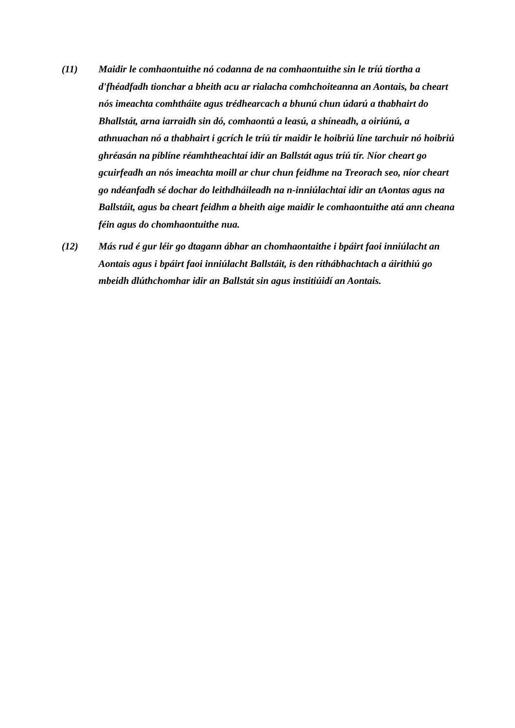(11) Maidir le comhaontuithe nó codanna de na comhaontuithe sin le tríú tíortha a d'fhéadfadh tionchar a bheith acu ar rialacha comhchoiteanna an Aontais, ba cheart nós imeachta comhtháite agus trédhearcach a bhunú chun údarú a thabhairt do Bhallstát, arna iarraidh sin dó, comhaontú a leasú, a shíneadh, a oiriúnú, a athnuachan nó a thabhairt i gcrích le tríú tír maidir le hoibriú líne tarchuir nó hoibriú ghréasán na píblíne réamhtheachtaí idir an Ballstát agus tríú tír. Níor cheart go gcuirfeadh an nós imeachta moill ar chur chun feidhme na Treorach seo, níor cheart go ndéanfadh sé dochar do leithdháileadh na n-inniúlachtaí idir an tAontas agus na Ballstáit, agus ba cheart feidhm a bheith aige maidir le comhaontuithe atá ann cheana féin agus do chomhaontuithe nua.
(12) Más rud é gur léir go dtagann ábhar an chomhaontaithe i bpáirt faoi inniúlacht an Aontais agus i bpáirt faoi inniúlacht Ballstáit, is den ríthábhachtach a áirithiú go mbeidh dlúthchomhar idir an Ballstát sin agus institiúidí an Aontais.